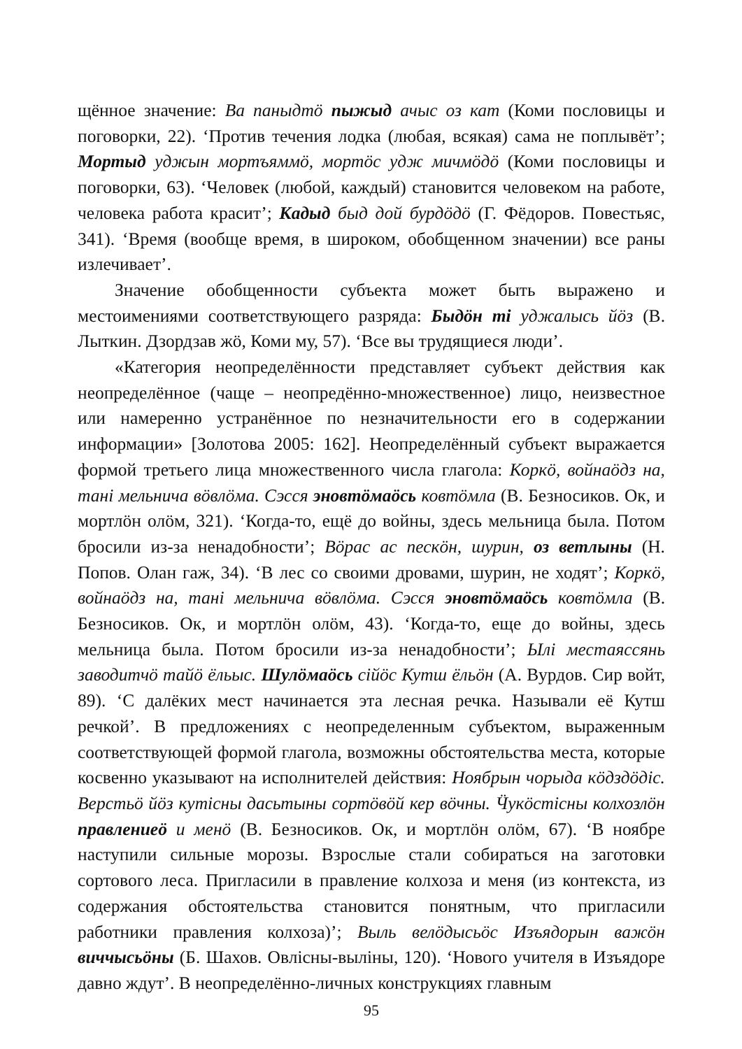щённое значение: Ва паныдтӧ пыжыд ачыс оз кат (Коми пословицы и поговорки, 22). ‘Против течения лодка (любая, всякая) сама не поплывёт’; Мортыд уджын мортъяммӧ, мортӧс удж мичмӧдӧ (Коми пословицы и поговорки, 63). ‘Человек (любой, каждый) становится человеком на работе, человека работа красит’; Кадыд быд дой бурдӧдӧ (Г. Фёдоров. Повестьяс, 341). ‘Время (вообще время, в широком, обобщенном значении) все раны излечивает’.
Значение обобщенности субъекта может быть выражено и местоимениями соответствующего разряда: Быдӧн ті уджалысь йӧз (В. Лыткин. Дзордзав жӧ, Коми му, 57). ‘Все вы трудящиеся люди’.
«Категория неопределённости представляет субъект действия как неопределённое (чаще – неопредённо-множественное) лицо, неизвестное или намеренно устранённое по незначительности его в содержании информации» [Золотова 2005: 162]. Неопределённый субъект выражается формой третьего лица множественного числа глагола: Коркӧ, войнаӧдз на, танi мельнича вӧвлӧма. Сэсся эновтӧмаӧсь ковтӧмла (В. Безносиков. Ок, и мортлӧн олӧм, 321). ‘Когда-то, ещё до войны, здесь мельница была. Потом бросили из-за ненадобности’; Вӧрас ас пескӧн, шурин, оз ветлыны (Н. Попов. Олан гаж, 34). ‘В лес со своими дровами, шурин, не ходят’; Коркӧ, войнаӧдз на, танi мельнича вӧвлӧма. Сэсся эновтӧмаӧсь ковтӧмла (В. Безносиков. Ок, и мортлӧн олӧм, 43). ‘Когда-то, еще до войны, здесь мельница была. Потом бросили из-за ненадобности’; Ылi местаяссянь заводитчӧ тайӧ ёльыс. Шулӧмаӧсь сiйӧс Кутш ёльӧн (А. Вурдов. Сир войт, 89). ‘С далёких мест начинается эта лесная речка. Называли её Кутш речкой’. В предложениях с неопределенным субъектом, выраженным соответствующей формой глагола, возможны обстоятельства места, которые косвенно указывают на исполнителей действия: Ноябрын чорыда кӧдздӧдiс. Верстьӧ йӧз кутiсны дасьтыны сортӧвӧй кер вӧчны. Ӵукӧстiсны колхозлӧн правлениеӧ и менӧ (В. Безносиков. Ок, и мортлӧн олӧм, 67). ‘В ноябре наступили сильные морозы. Взрослые стали собираться на заготовки сортового леса. Пригласили в правление колхоза и меня (из контекста, из содержания обстоятельства становится понятным, что пригласили работники правления колхоза)’; Выль велӧдысьӧс Изъядорын важӧн виччысьӧны (Б. Шахов. Овлiсны-выліны, 120). ‘Нового учителя в Изъядоре давно ждут’. В неопределённо-личных конструкциях главным
95